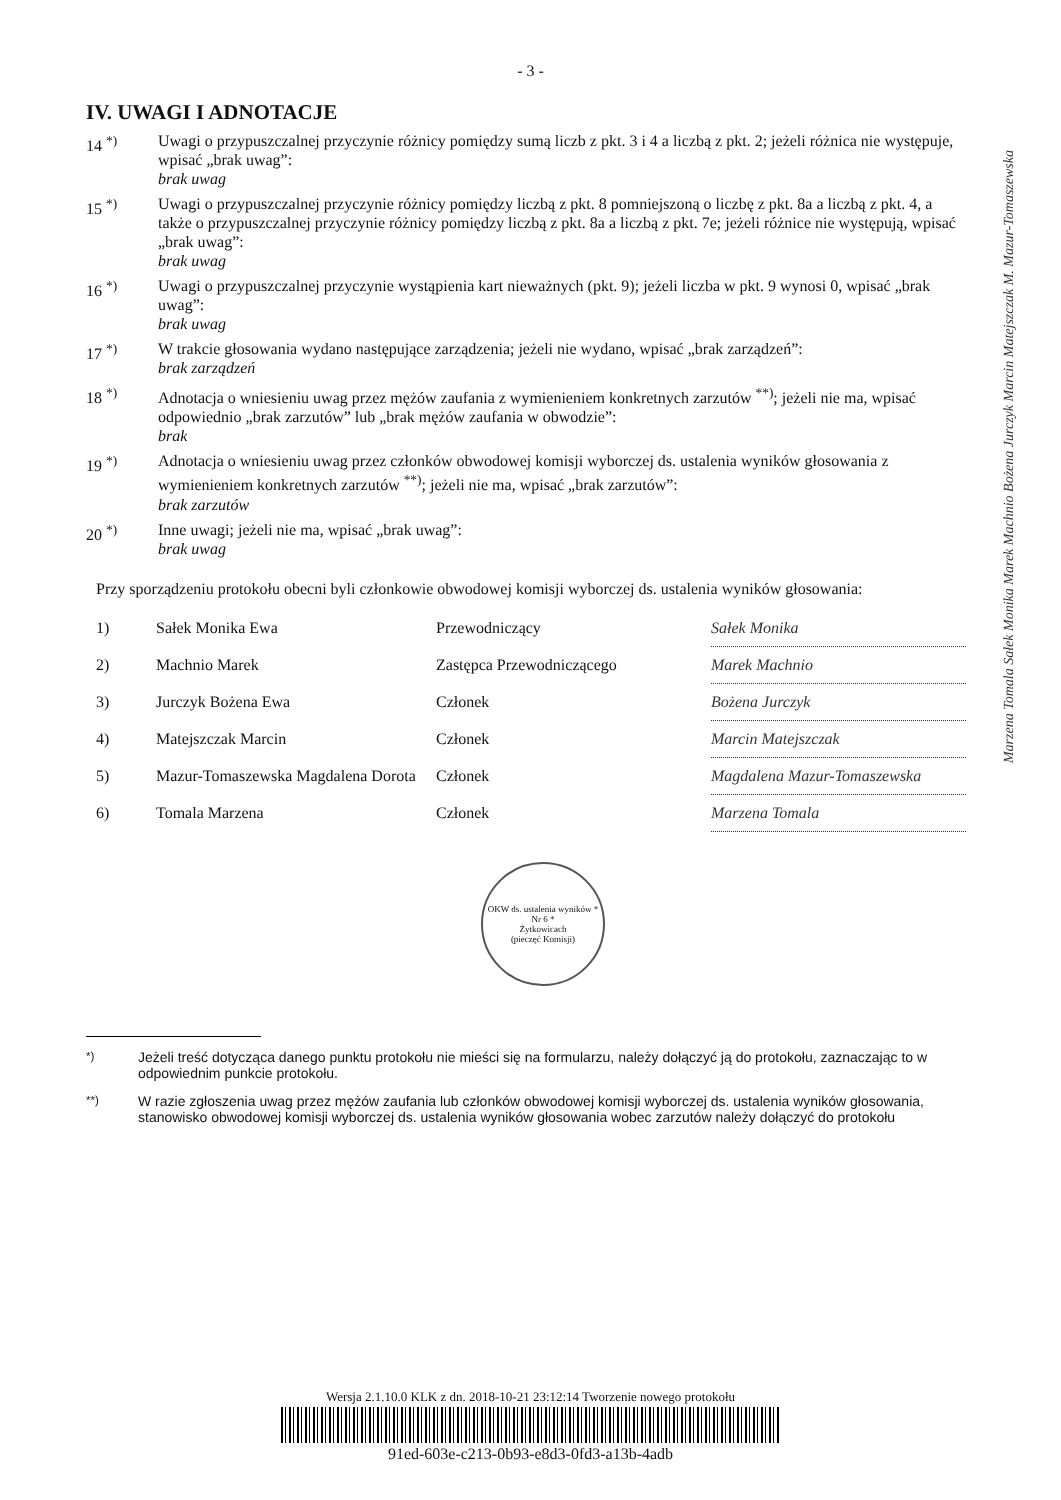- 3 -
IV. UWAGI I ADNOTACJE
14 <sup>*)</sup> Uwagi o przypuszczalnej przyczynie różnicy pomiędzy sumą liczb z pkt. 3 i 4 a liczbą z pkt. 2; jeżeli różnica nie występuje, wpisać „brak uwag”:
brak uwag
15 <sup>*)</sup> Uwagi o przypuszczalnej przyczynie różnicy pomiędzy liczbą z pkt. 8 pomniejszoną o liczbę z pkt. 8a a liczbą z pkt. 4, a także o przypuszczalnej przyczynie różnicy pomiędzy liczbą z pkt. 8a a liczbą z pkt. 7e; jeżeli różnice nie występują, wpisać „brak uwag”:
brak uwag
16 <sup>*)</sup> Uwagi o przypuszczalnej przyczynie wystąpienia kart nieważnych (pkt. 9); jeżeli liczba w pkt. 9 wynosi 0, wpisać „brak uwag”:
brak uwag
17 <sup>*)</sup> W trakcie głosowania wydano następujące zarządzenia; jeżeli nie wydano, wpisać „brak zarządzeń”:
brak zarządzeń
18 <sup>*)</sup> Adnotacja o wniesieniu uwag przez mężów zaufania z wymienieniem konkretnych zarzutów <sup>**)</sup>; jeżeli nie ma, wpisać odpowiednio „brak zarzutów” lub „brak mężów zaufania w obwodzie”:
brak
19 <sup>*)</sup> Adnotacja o wniesieniu uwag przez członków obwodowej komisji wyborczej ds. ustalenia wyników głosowania z wymienieniem konkretnych zarzutów <sup>**)</sup>; jeżeli nie ma, wpisać „brak zarzutów”:
brak zarzutów
20 <sup>*)</sup> Inne uwagi; jeżeli nie ma, wpisać „brak uwag”:
brak uwag
Przy sporządzeniu protokołu obecni byli członkowie obwodowej komisji wyborczej ds. ustalenia wyników głosowania:
| 1) | Sałek Monika Ewa | Przewodniczący | Sałek Monika |
| 2) | Machnio Marek | Zastępca Przewodniczącego | Marek Machnio |
| 3) | Jurczyk Bożena Ewa | Członek | Bożena Jurczyk |
| 4) | Matejszczak Marcin | Członek | Marcin Matejszczak |
| 5) | Mazur-Tomaszewska Magdalena Dorota | Członek | Magdalena Mazur-Tomaszewska |
| 6) | Tomala Marzena | Członek | Marzena Tomala |
OKW ds. ustalenia wyników * Nr 6 *
Żytkowicach
(pieczęć Komisji)
<sup>*)</sup> Jeżeli treść dotycząca danego punktu protokołu nie mieści się na formularzu, należy dołączyć ją do protokołu, zaznaczając to w odpowiednim punkcie protokołu.
<sup>**)</sup> W razie zgłoszenia uwag przez mężów zaufania lub członków obwodowej komisji wyborczej ds. ustalenia wyników głosowania, stanowisko obwodowej komisji wyborczej ds. ustalenia wyników głosowania wobec zarzutów należy dołączyć do protokołu
Marzena Tomala Sałek Monika Marek Machnio Bożena Jurczyk Marcin Matejszczak M. Mazur-Tomaszewska
Wersja 2.1.10.0 KLK z dn. 2018-10-21 23:12:14 Tworzenie nowego protokołu
91ed-603e-c213-0b93-e8d3-0fd3-a13b-4adb